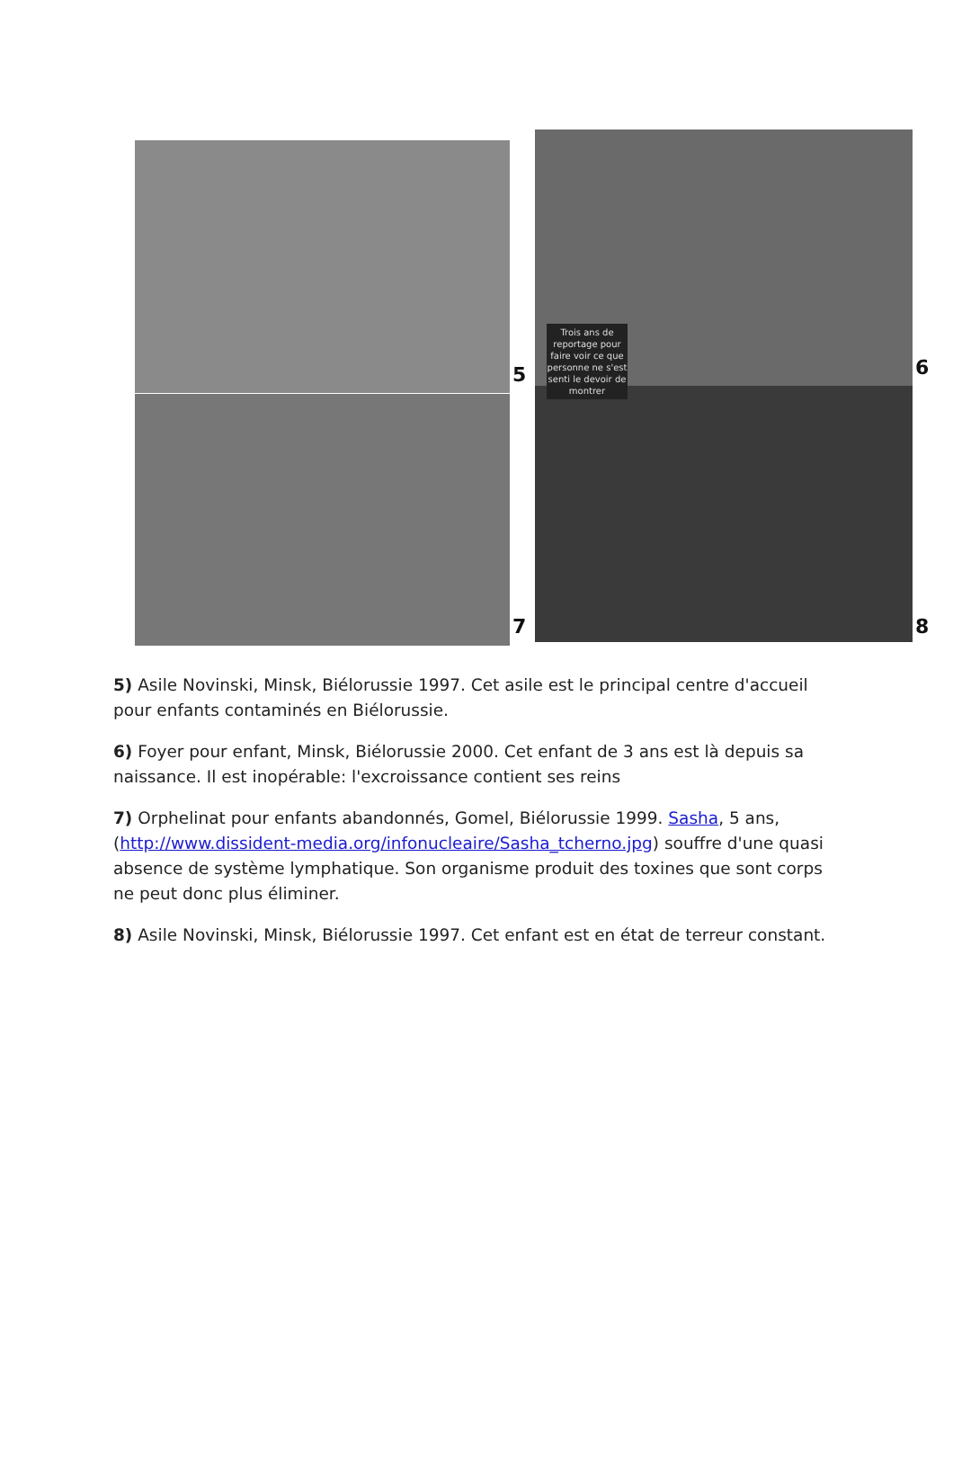5
7
6
8
Trois ans de reportage pour faire voir ce que personne ne s'est senti le devoir de montrer
5) Asile Novinski, Minsk, Biélorussie 1997. Cet asile est le principal centre d'accueil pour enfants contaminés en Biélorussie.
6) Foyer pour enfant, Minsk, Biélorussie 2000. Cet enfant de 3 ans est là depuis sa naissance. Il est inopérable: l'excroissance contient ses reins
7) Orphelinat pour enfants abandonnés, Gomel, Biélorussie 1999. Sasha, 5 ans, (http://www.dissident-media.org/infonucleaire/Sasha_tcherno.jpg) souffre d'une quasi absence de système lymphatique. Son organisme produit des toxines que sont corps ne peut donc plus éliminer.
8) Asile Novinski, Minsk, Biélorussie 1997. Cet enfant est en état de terreur constant.